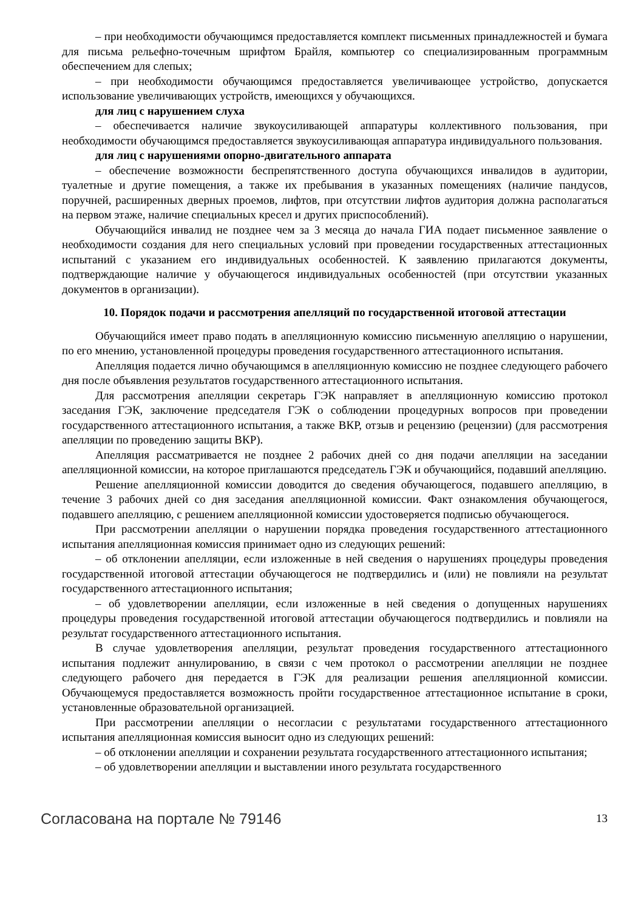– при необходимости обучающимся предоставляется комплект письменных принадлежностей и бумага для письма рельефно-точечным шрифтом Брайля, компьютер со специализированным программным обеспечением для слепых;
– при необходимости обучающимся предоставляется увеличивающее устройство, допускается использование увеличивающих устройств, имеющихся у обучающихся.
для лиц с нарушением слуха
– обеспечивается наличие звукоусиливающей аппаратуры коллективного пользования, при необходимости обучающимся предоставляется звукоусиливающая аппаратура индивидуального пользования.
для лиц с нарушениями опорно-двигательного аппарата
– обеспечение возможности беспрепятственного доступа обучающихся инвалидов в аудитории, туалетные и другие помещения, а также их пребывания в указанных помещениях (наличие пандусов, поручней, расширенных дверных проемов, лифтов, при отсутствии лифтов аудитория должна располагаться на первом этаже, наличие специальных кресел и других приспособлений).
Обучающийся инвалид не позднее чем за 3 месяца до начала ГИА подает письменное заявление о необходимости создания для него специальных условий при проведении государственных аттестационных испытаний с указанием его индивидуальных особенностей. К заявлению прилагаются документы, подтверждающие наличие у обучающегося индивидуальных особенностей (при отсутствии указанных документов в организации).
10. Порядок подачи и рассмотрения апелляций по государственной итоговой аттестации
Обучающийся имеет право подать в апелляционную комиссию письменную апелляцию о нарушении, по его мнению, установленной процедуры проведения государственного аттестационного испытания.
Апелляция подается лично обучающимся в апелляционную комиссию не позднее следующего рабочего дня после объявления результатов государственного аттестационного испытания.
Для рассмотрения апелляции секретарь ГЭК направляет в апелляционную комиссию протокол заседания ГЭК, заключение председателя ГЭК о соблюдении процедурных вопросов при проведении государственного аттестационного испытания, а также ВКР, отзыв и рецензию (рецензии) (для рассмотрения апелляции по проведению защиты ВКР).
Апелляция рассматривается не позднее 2 рабочих дней со дня подачи апелляции на заседании апелляционной комиссии, на которое приглашаются председатель ГЭК и обучающийся, подавший апелляцию.
Решение апелляционной комиссии доводится до сведения обучающегося, подавшего апелляцию, в течение 3 рабочих дней со дня заседания апелляционной комиссии. Факт ознакомления обучающегося, подавшего апелляцию, с решением апелляционной комиссии удостоверяется подписью обучающегося.
При рассмотрении апелляции о нарушении порядка проведения государственного аттестационного испытания апелляционная комиссия принимает одно из следующих решений:
– об отклонении апелляции, если изложенные в ней сведения о нарушениях процедуры проведения государственной итоговой аттестации обучающегося не подтвердились и (или) не повлияли на результат государственного аттестационного испытания;
– об удовлетворении апелляции, если изложенные в ней сведения о допущенных нарушениях процедуры проведения государственной итоговой аттестации обучающегося подтвердились и повлияли на результат государственного аттестационного испытания.
В случае удовлетворения апелляции, результат проведения государственного аттестационного испытания подлежит аннулированию, в связи с чем протокол о рассмотрении апелляции не позднее следующего рабочего дня передается в ГЭК для реализации решения апелляционной комиссии. Обучающемуся предоставляется возможность пройти государственное аттестационное испытание в сроки, установленные образовательной организацией.
При рассмотрении апелляции о несогласии с результатами государственного аттестационного испытания апелляционная комиссия выносит одно из следующих решений:
– об отклонении апелляции и сохранении результата государственного аттестационного испытания;
– об удовлетворении апелляции и выставлении иного результата государственного
Согласована на портале № 79146 13